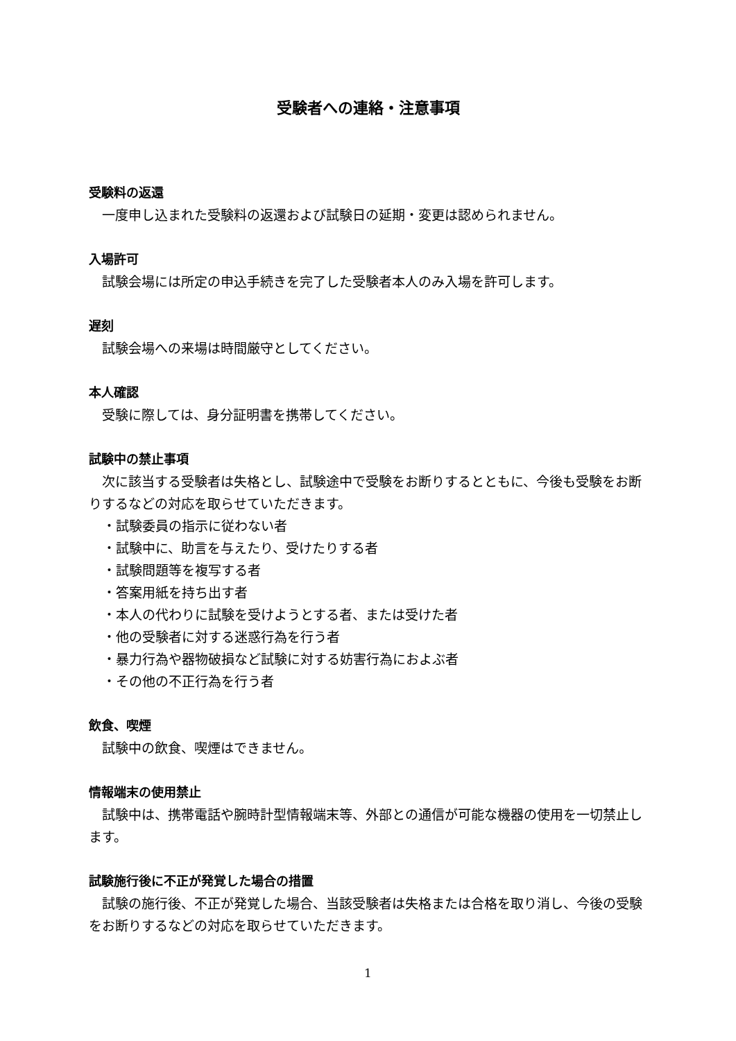受験者への連絡・注意事項
受験料の返還
一度申し込まれた受験料の返還および試験日の延期・変更は認められません。
入場許可
試験会場には所定の申込手続きを完了した受験者本人のみ入場を許可します。
遅刻
試験会場への来場は時間厳守としてください。
本人確認
受験に際しては、身分証明書を携帯してください。
試験中の禁止事項
次に該当する受験者は失格とし、試験途中で受験をお断りするとともに、今後も受験をお断りするなどの対応を取らせていただきます。
・試験委員の指示に従わない者
・試験中に、助言を与えたり、受けたりする者
・試験問題等を複写する者
・答案用紙を持ち出す者
・本人の代わりに試験を受けようとする者、または受けた者
・他の受験者に対する迷惑行為を行う者
・暴力行為や器物破損など試験に対する妨害行為におよぶ者
・その他の不正行為を行う者
飲食、喫煙
試験中の飲食、喫煙はできません。
情報端末の使用禁止
試験中は、携帯電話や腕時計型情報端末等、外部との通信が可能な機器の使用を一切禁止します。
試験施行後に不正が発覚した場合の措置
試験の施行後、不正が発覚した場合、当該受験者は失格または合格を取り消し、今後の受験をお断りするなどの対応を取らせていただきます。
1